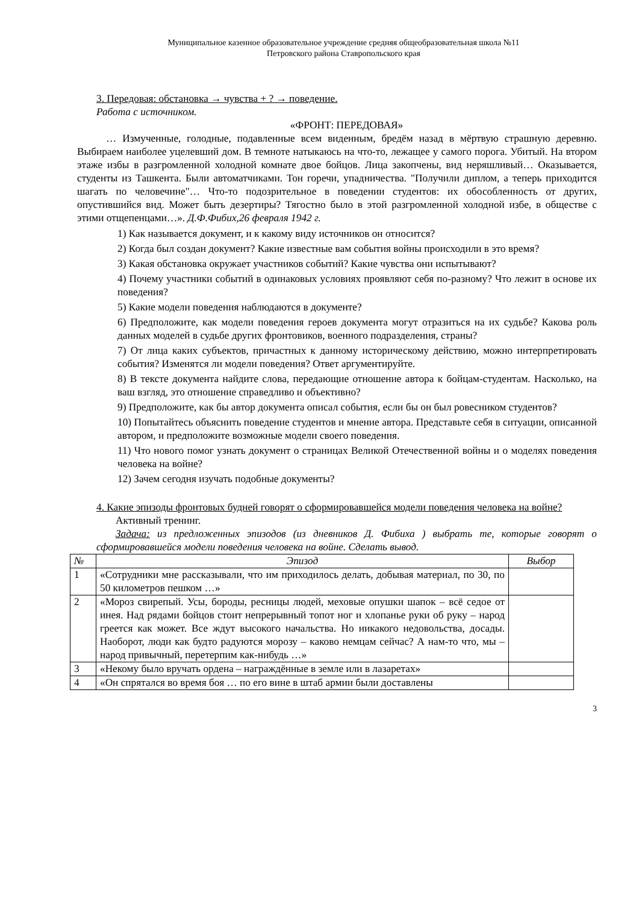Муниципальное казенное образовательное учреждение средняя общеобразовательная школа №11
Петровского района Ставропольского края
3. Передовая: обстановка → чувства + ? → поведение.
Работа с источником.
«ФРОНТ: ПЕРЕДОВАЯ»
… Измученные, голодные, подавленные всем виденным, бредём назад в мёртвую страшную деревню. Выбираем наиболее уцелевший дом. В темноте натыкаюсь на что-то, лежащее у самого порога. Убитый. На втором этаже избы в разгромленной холодной комнате двое бойцов. Лица закопчены, вид неряшливый… Оказывается, студенты из Ташкента. Были автоматчиками. Тон горечи, упадничества. "Получили диплом, а теперь приходится шагать по человечине"… Что-то подозрительное в поведении студентов: их обособленность от других, опустившийся вид. Может быть дезертиры? Тягостно было в этой разгромленной холодной избе, в обществе с этими отщепенцами…». Д.Ф.Фибих,26 февраля 1942 г.
1) Как называется документ, и к какому виду источников он относится?
2) Когда был создан документ? Какие известные вам события войны происходили в это время?
3) Какая обстановка окружает участников событий? Какие чувства они испытывают?
4) Почему участники событий в одинаковых условиях проявляют себя по-разному? Что лежит в основе их поведения?
5) Какие модели поведения наблюдаются в документе?
6) Предположите, как модели поведения героев документа могут отразиться на их судьбе? Какова роль данных моделей в судьбе других фронтовиков, военного подразделения, страны?
7) От лица каких субъектов, причастных к данному историческому действию, можно интерпретировать события? Изменятся ли модели поведения? Ответ аргументируйте.
8) В тексте документа найдите слова, передающие отношение автора к бойцам-студентам. Насколько, на ваш взгляд, это отношение справедливо и объективно?
9) Предположите, как бы автор документа описал события, если бы он был ровесником студентов?
10) Попытайтесь объяснить поведение студентов и мнение автора. Представьте себя в ситуации, описанной автором, и предположите возможные модели своего поведения.
11) Что нового помог узнать документ о страницах Великой Отечественной войны и о моделях поведения человека на войне?
12) Зачем сегодня изучать подобные документы?
4. Какие эпизоды фронтовых будней говорят о сформировавшейся модели поведения человека на войне?
Активный тренинг.
Задача: из предложенных эпизодов (из дневников Д. Фибиха ) выбрать те, которые говорят о сформировавшейся модели поведения человека на войне. Сделать вывод.
| № | Эпизод | Выбор |
| --- | --- | --- |
| 1 | «Сотрудники мне рассказывали, что им приходилось делать, добывая материал, по 30, по 50 километров пешком …» | |
| 2 | «Мороз свирепый. Усы, бороды, ресницы людей, меховые опушки шапок – всё седое от инея. Над рядами бойцов стоит непрерывный топот ног и хлопанье руки об руку – народ греется как может. Все ждут высокого начальства. Но никакого недовольства, досады. Наоборот, люди как будто радуются морозу – каково немцам сейчас? А нам-то что, мы – народ привычный, перетерпим как-нибудь …» | |
| 3 | «Некому было вручать ордена – награждённые в земле или в лазаретах» | |
| 4 | «Он спрятался во время боя … по его вине в штаб армии были доставлены | |
3